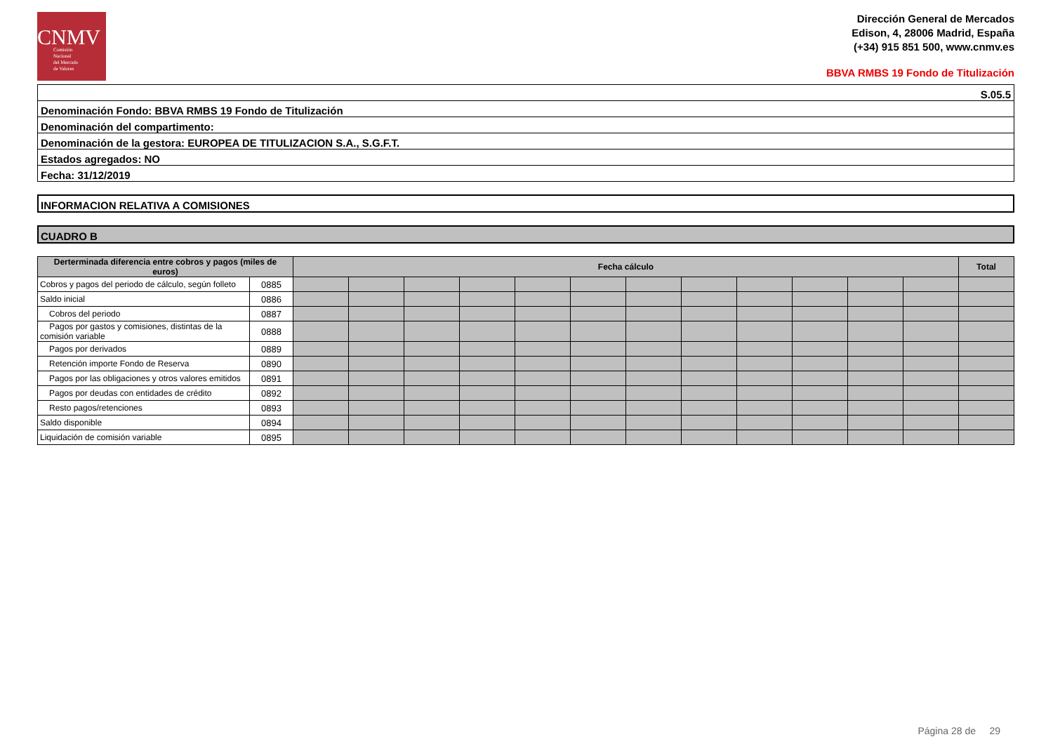CNMV
Comisión
Nacional
del Mercado
de Valores
Dirección General de Mercados
Edison, 4, 28006 Madrid, España
(+34) 915 851 500, www.cnmv.es
BBVA RMBS 19 Fondo de Titulización
S.05.5
Denominación Fondo: BBVA RMBS 19 Fondo de Titulización
Denominación del compartimento:
Denominación de la gestora: EUROPEA DE TITULIZACION S.A., S.G.F.T.
Estados agregados: NO
Fecha: 31/12/2019
INFORMACION RELATIVA A COMISIONES
CUADRO B
| Derterminada diferencia entre cobros y pagos (miles de euros) | | Fecha cálculo | | | | | | | | | | | | Total |
| --- | --- | --- | --- | --- | --- | --- | --- | --- | --- | --- | --- | --- | --- | --- |
| Cobros y pagos del periodo de cálculo, según folleto | 0885 | | | | | | | | | | | | | |
| Saldo inicial | 0886 | | | | | | | | | | | | | |
| Cobros del periodo | 0887 | | | | | | | | | | | | | |
| Pagos por gastos y comisiones, distintas de la comisión variable | 0888 | | | | | | | | | | | | | |
| Pagos por derivados | 0889 | | | | | | | | | | | | | |
| Retención importe Fondo de Reserva | 0890 | | | | | | | | | | | | | |
| Pagos por las obligaciones y otros valores emitidos | 0891 | | | | | | | | | | | | | |
| Pagos por deudas con entidades de crédito | 0892 | | | | | | | | | | | | | |
| Resto pagos/retenciones | 0893 | | | | | | | | | | | | | |
| Saldo disponible | 0894 | | | | | | | | | | | | | |
| Liquidación de comisión variable | 0895 | | | | | | | | | | | | | |
Página 28 de 29